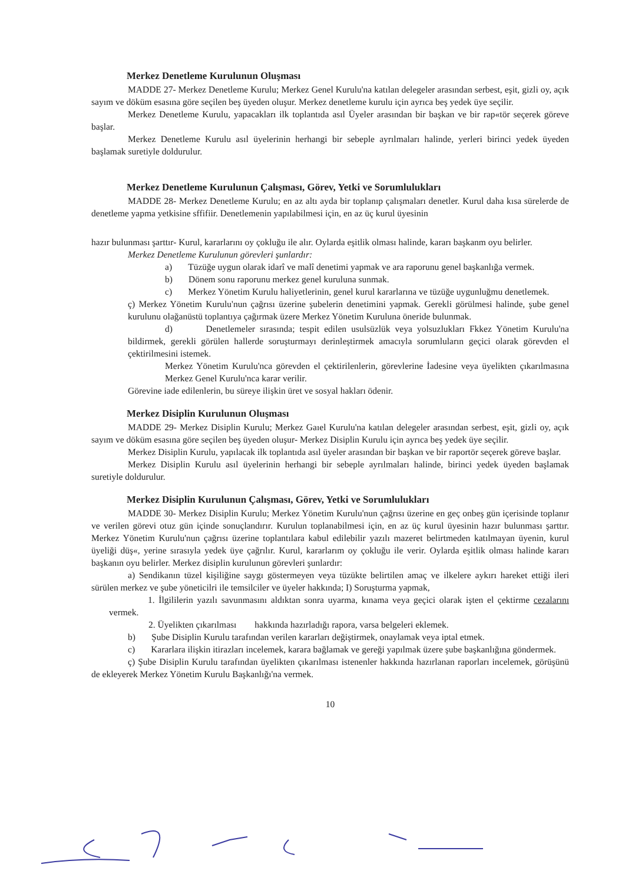Merkez Denetleme Kurulunun Oluşması
MADDE 27- Merkez Denetleme Kurulu; Merkez Genel Kurulu'na katılan delegeler arasından serbest, eşit, gizli oy, açık sayım ve döküm esasına göre seçilen beş üyeden oluşur. Merkez denetleme kurulu için ayrıca beş yedek üye seçilir.
Merkez Denetleme Kurulu, yapacakları ilk toplantıda asıl Üyeler arasından bir başkan ve bir rap«tör seçerek göreve başlar.
Merkez Denetleme Kurulu asıl üyelerinin herhangi bir sebeple ayrılmaları halinde, yerleri birinci yedek üyeden başlamak suretiyle doldurulur.
Merkez Denetleme Kurulunun Çalışması, Görev, Yetki ve Sorumlulukları
MADDE 28- Merkez Denetleme Kurulu; en az altı ayda bir toplanıp çalışmaları denetler. Kurul daha kısa sürelerde de denetleme yapma yetkisine sffifiir. Denetlemenin yapılabilmesi için, en az üç kurul üyesinin
hazır bulunması şarttır- Kurul, kararlarını oy çokluğu ile alır. Oylarda eşitlik olması halinde, kararı başkanm oyu belirler.
Merkez Denetleme Kurulunun görevleri şunlardır:
a) Tüzüğe uygun olarak idarî ve malî denetimi yapmak ve ara raporunu genel başkanlığa vermek.
b) Dönem sonu raporunu merkez genel kuruluna sunmak.
c) Merkez Yönetim Kurulu haliyetlerinin, genel kurul kararlarına ve tüzüğe uygunluğmu denetlemek.
ç) Merkez Yönetim Kurulu'nun çağrısı üzerine şubelerin denetimini yapmak. Gerekli görülmesi halinde, şube genel kurulunu olağanüstü toplantıya çağırmak üzere Merkez Yönetim Kuruluna öneride bulunmak.
d) Denetlemeler sırasında; tespit edilen usulsüzlük veya yolsuzlukları Fkkez Yönetim Kurulu'na bildirmek, gerekli görülen hallerde soruşturmayı derinleştirmek amacıyla sorumluların geçici olarak görevden el çektirilmesini istemek.
Merkez Yönetim Kurulu'nca görevden el çektirilenlerin, görevlerine İadesine veya üyelikten çıkarılmasına Merkez Genel Kurulu'nca karar verilir.
Görevine iade edilenlerin, bu süreye ilişkin üret ve sosyal hakları ödenir.
Merkez Disiplin Kurulunun Oluşması
MADDE 29- Merkez Disiplin Kurulu; Merkez Gaıel Kurulu'na katılan delegeler arasından serbest, eşit, gizli oy, açık sayım ve döküm esasına göre seçilen beş üyeden oluşur- Merkez Disiplin Kurulu için ayrıca beş yedek üye seçilir.
Merkez Disiplin Kurulu, yapılacak ilk toplantıda asıl üyeler arasından bir başkan ve bir raportör seçerek göreve başlar.
Merkez Disiplin Kurulu asıl üyelerinin herhangi bir sebeple ayrılmaları halinde, birinci yedek üyeden başlamak suretiyle doldurulur.
Merkez Disiplin Kurulunun Çalışması, Görev, Yetki ve Sorumlulukları
MADDE 30- Merkez Disiplin Kurulu; Merkez Yönetim Kurulu'nun çağrısı üzerine en geç onbeş gün içerisinde toplanır ve verilen görevi otuz gün içinde sonuçlandırır. Kurulun toplanabilmesi için, en az üç kurul üyesinin hazır bulunması şarttır. Merkez Yönetim Kurulu'nun çağrısı üzerine toplantılara kabul edilebilir yazılı mazeret belirtmeden katılmayan üyenin, kurul üyeliği düş«, yerine sırasıyla yedek üye çağrılır. Kurul, kararlarım oy çokluğu ile verir. Oylarda eşitlik olması halinde kararı başkanın oyu belirler. Merkez disiplin kurulunun görevleri şunlardır:
a) Sendikanın tüzel kişiliğine saygı göstermeyen veya tüzükte belirtilen amaç ve ilkelere aykırı hareket ettiği ileri sürülen merkez ve şube yöneticilri ile temsilciler ve üyeler hakkında; I) Soruşturma yapmak,
1. İlgililerin yazılı savunmasını aldıktan sonra uyarma, kınama veya geçici olarak işten el çektirme cezalarını vermek.
2. Üyelikten çıkarılması hakkında hazırladığı rapora, varsa belgeleri eklemek.
b) Şube Disiplin Kurulu tarafından verilen kararları değiştirmek, onaylamak veya iptal etmek.
c) Kararlara ilişkin itirazları incelemek, karara bağlamak ve gereği yapılmak üzere şube başkanlığına göndermek.
ç) Şube Disiplin Kurulu tarafından üyelikten çıkarılması istenenler hakkında hazırlanan raporları incelemek, görüşünü de ekleyerek Merkez Yönetim Kurulu Başkanlığı'na vermek.
10